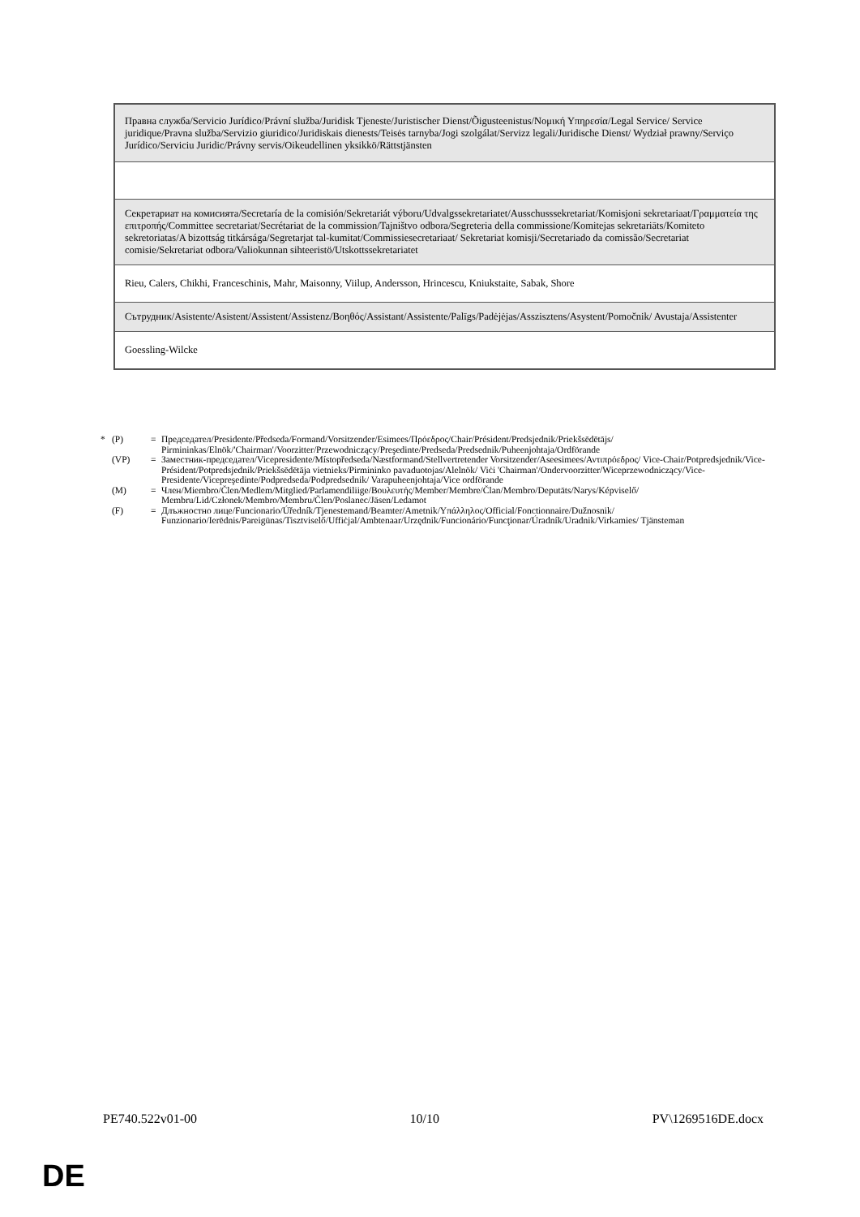| Правна служба/Servicio Jurídico/Právní služba/Juridisk Tjeneste/Juristischer Dienst/Õigusteenistus/Νομική Υπηρεσία/Legal Service/ Service juridique/Pravna služba/Servizio giuridico/Juridiskais dienests/Teisės tarnyba/Jogi szolgálat/Servizz legali/Juridische Dienst/ Wydział prawny/Serviço Jurídico/Serviciu Juridic/Právny servis/Oikeudellinen yksikkö/Rättstjänsten |
| Секретариат на комисията/Secretaría de la comisión/Sekretariát výboru/Udvalgssekretariatet/Ausschusssekretariat/Komisjoni sekretariaat/Γραμματεία της επιτροπής/Committee secretariat/Secrétariat de la commission/Tajništvo odbora/Segreteria della commissione/Komitejas sekretariāts/Komiteto sekretoriatas/A bizottság titkársága/Segretarjat tal-kumitat/Commissiesecretariaat/ Sekretariat komisji/Secretariado da comissão/Secretariat comisie/Sekretariat odbora/Valiokunnan sihteeristö/Utskottssekretariatet |
| Rieu, Calers, Chikhi, Franceschinis, Mahr, Maisonny, Viilup, Andersson, Hrincescu, Kniukstaite, Sabak, Shore |
| Сътрудник/Asistente/Asistent/Assistent/Assistenz/Βοηθός/Assistant/Assistente/Palīgs/Padėjėjas/Asszisztens/Asystent/Pomočnik/ Avustaja/Assistenter |
| Goessling-Wilcke |
* (P) = Председател/Presidente/Předseda/Formand/Vorsitzender/Esimees/Πρόεδρος/Chair/Président/Predsjednik/Priekšsēdētājs/ Pirmininkas/Elnök/'Chairman'/Voorzitter/Przewodniczący/Preşedinte/Predseda/Predsednik/Puheenjohtaja/Ordförande
(VP) = Заместник-председател/Vicepresidente/Místopředseda/Næstformand/Stellvertretender Vorsitzender/Aseesimees/Αντιπρόεδρος/ Vice-Chair/Potpredsjednik/Vice-Président/Potpredsjednik/Priekšsēdētāja vietnieks/Pirmininko pavaduotojas/Alelnök/ Viċi 'Chairman'/Ondervoorzitter/Wiceprzewodniczący/Vice-Presidente/Vicepreşedinte/Podpredseda/Podpredsednik/ Varapuheenjohtaja/Vice ordförande
(M) = Член/Miembro/Člen/Medlem/Mitglied/Parlamendiliige/Βουλευτής/Member/Membre/Član/Membro/Deputāts/Narys/Képviselő/ Membru/Lid/Członek/Membro/Membru/Člen/Poslanec/Jäsen/Ledamot
(F) = Длъжностно лице/Funcionario/Úředník/Tjenestemand/Beamter/Ametnik/Υπάλληλος/Official/Fonctionnaire/Dužnosnik/ Funzionario/Ierēdnis/Pareigūnas/Tisztviselő/Uffiċjal/Ambtenaar/Urzędnik/Funcionário/Funcţionar/Úradník/Uradnik/Virkamies/ Tjänsteman
PE740.522v01-00 10/10 PV\1269516DE.docx
DE